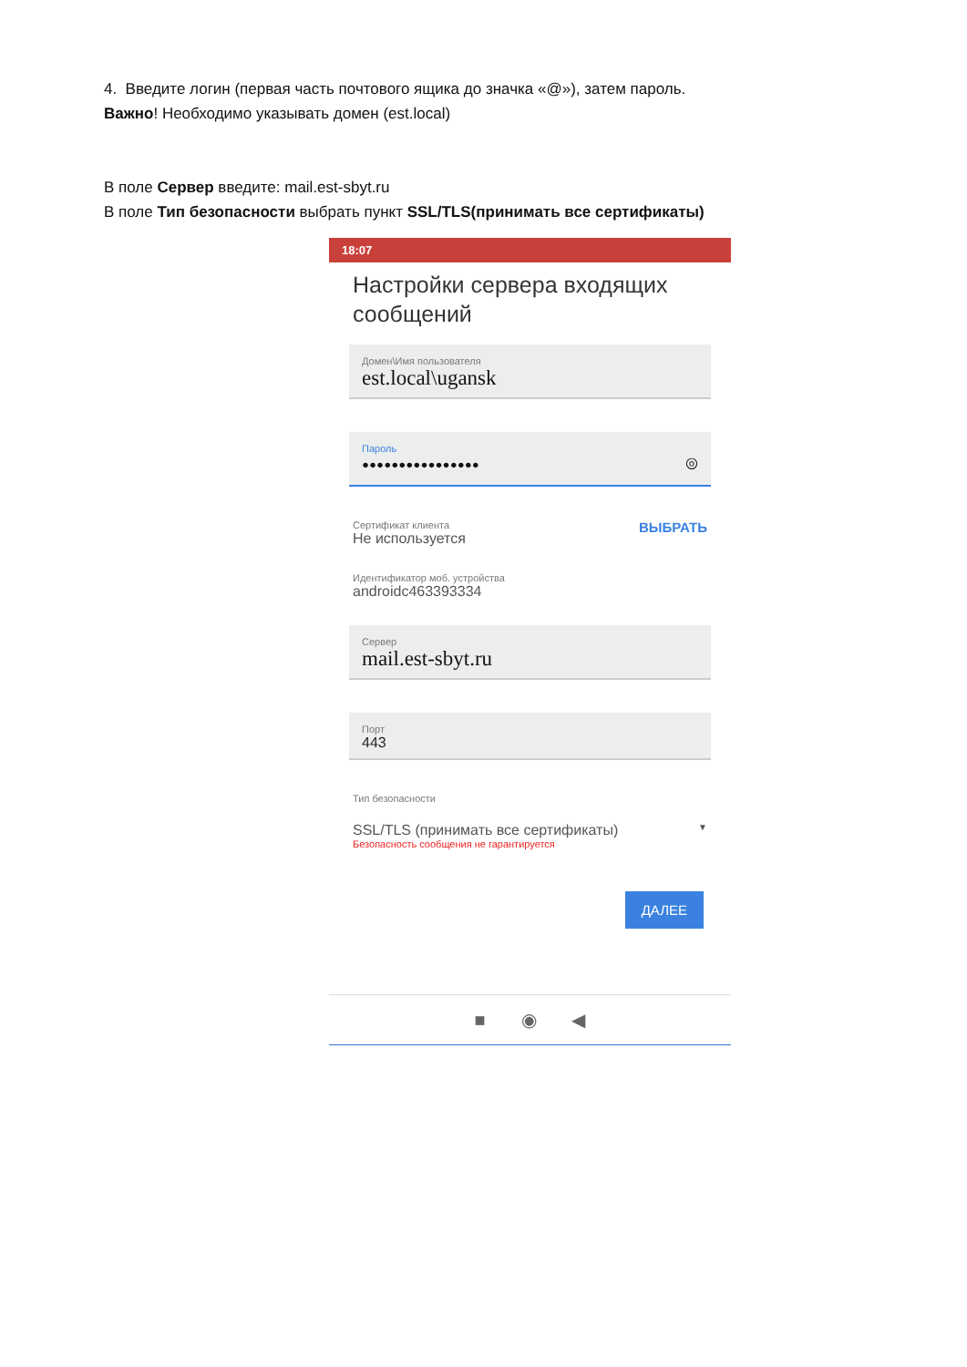4. Введите логин (первая часть почтового ящика до значка «@»), затем пароль.
Важно! Необходимо указывать домен (est.local)
В поле Сервер введите: mail.est-sbyt.ru
В поле Тип безопасности выбрать пункт SSL/TLS(принимать все сертификаты)
18:07
Настройки сервера входящих сообщений
Домен\Имя пользователя
est.local\ugansk
Пароль
•••••••••••••••• ◎
ВЫБРАТЬ
Сертификат клиента
Не используется
Идентификатор моб. устройства
androidc463393334
Сервер
mail.est-sbyt.ru
Порт
443
Тип безопасности
SSL/TLS (принимать все сертификаты) ▼
Безопасность сообщения не гарантируется
ДАЛЕЕ
■ ◉ ◀